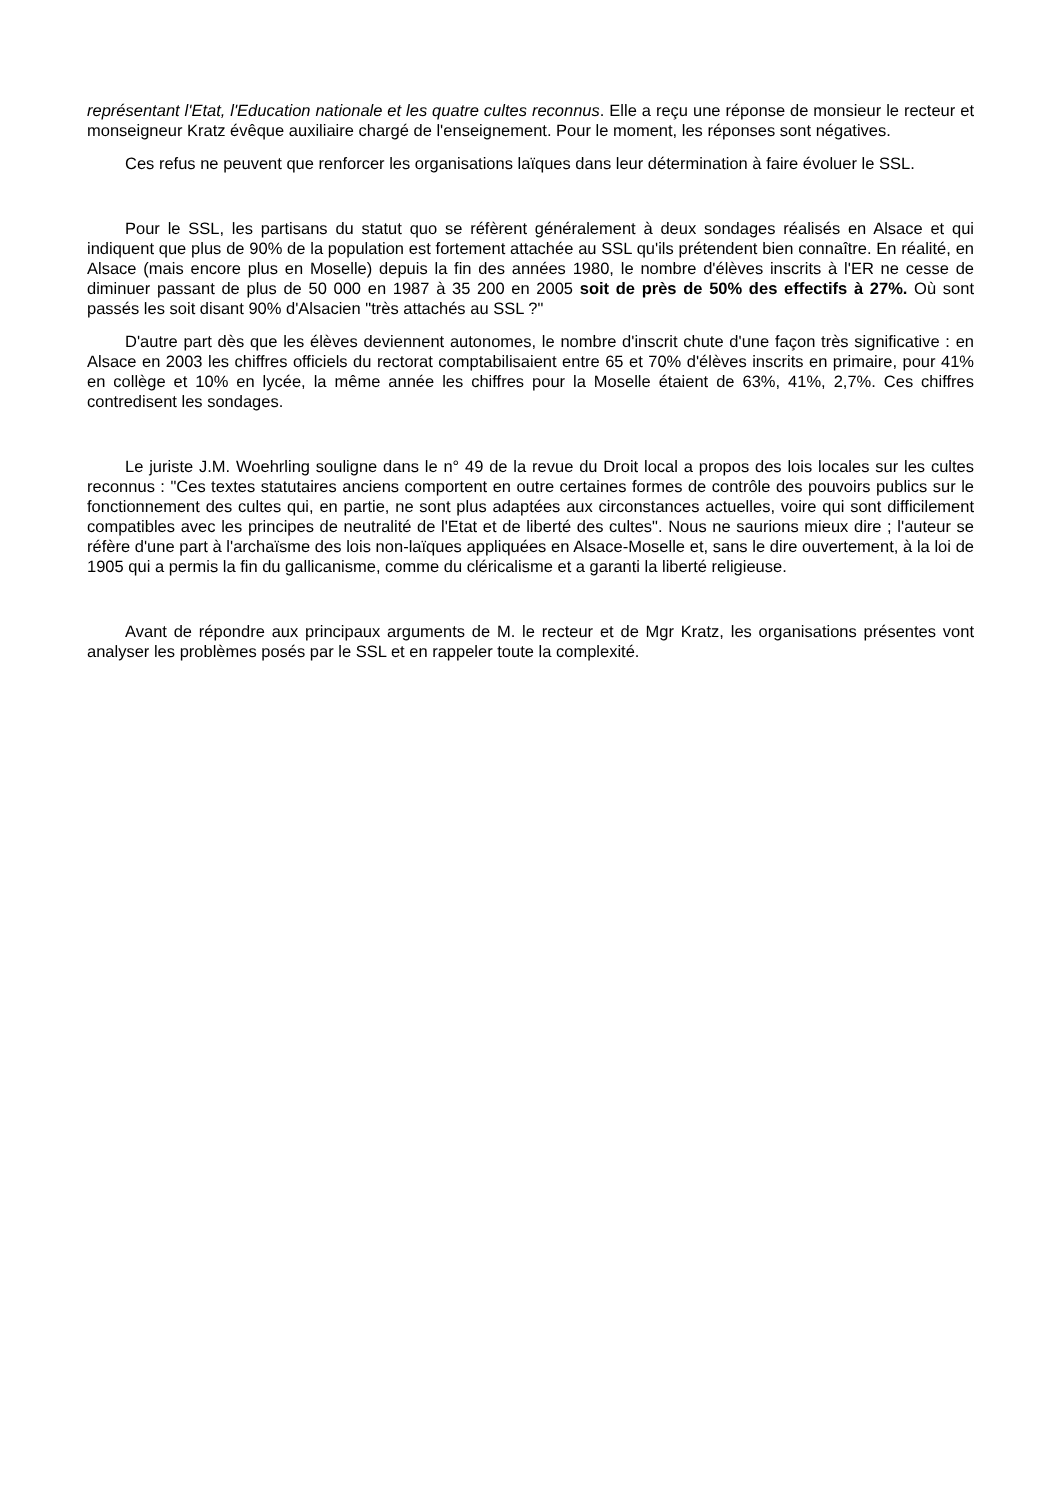représentant l'Etat, l'Education nationale et les quatre cultes reconnus. Elle a reçu une réponse de monsieur le recteur et monseigneur Kratz évêque auxiliaire chargé de l'enseignement. Pour le moment, les réponses sont négatives.
Ces refus ne peuvent que renforcer les organisations laïques dans leur détermination à faire évoluer le SSL.
Pour le SSL, les partisans du statut quo se réfèrent généralement à deux sondages réalisés en Alsace et qui indiquent que plus de 90% de la population est fortement attachée au SSL qu'ils prétendent bien connaître. En réalité, en Alsace (mais encore plus en Moselle) depuis la fin des années 1980, le nombre d'élèves inscrits à l'ER ne cesse de diminuer passant de plus de 50 000 en 1987 à 35 200 en 2005 soit de près de 50% des effectifs à 27%. Où sont passés les soit disant 90% d'Alsacien "très attachés au SSL ?"
D'autre part dès que les élèves deviennent autonomes, le nombre d'inscrit chute d'une façon très significative : en Alsace en 2003 les chiffres officiels du rectorat comptabilisaient entre 65 et 70% d'élèves inscrits en primaire, pour 41% en collège et 10% en lycée, la même année les chiffres pour la Moselle étaient de 63%, 41%, 2,7%. Ces chiffres contredisent les sondages.
Le juriste J.M. Woehrling souligne dans le n° 49 de la revue du Droit local a propos des lois locales sur les cultes reconnus : "Ces textes statutaires anciens comportent en outre certaines formes de contrôle des pouvoirs publics sur le fonctionnement des cultes qui, en partie, ne sont plus adaptées aux circonstances actuelles, voire qui sont difficilement compatibles avec les principes de neutralité de l'Etat et de liberté des cultes". Nous ne saurions mieux dire ; l'auteur se réfère d'une part à l'archaïsme des lois non-laïques appliquées en Alsace-Moselle et, sans le dire ouvertement, à la loi de 1905 qui a permis la fin du gallicanisme, comme du cléricalisme et a garanti la liberté religieuse.
Avant de répondre aux principaux arguments de M. le recteur et de Mgr Kratz, les organisations présentes vont analyser les problèmes posés par le SSL et en rappeler toute la complexité.